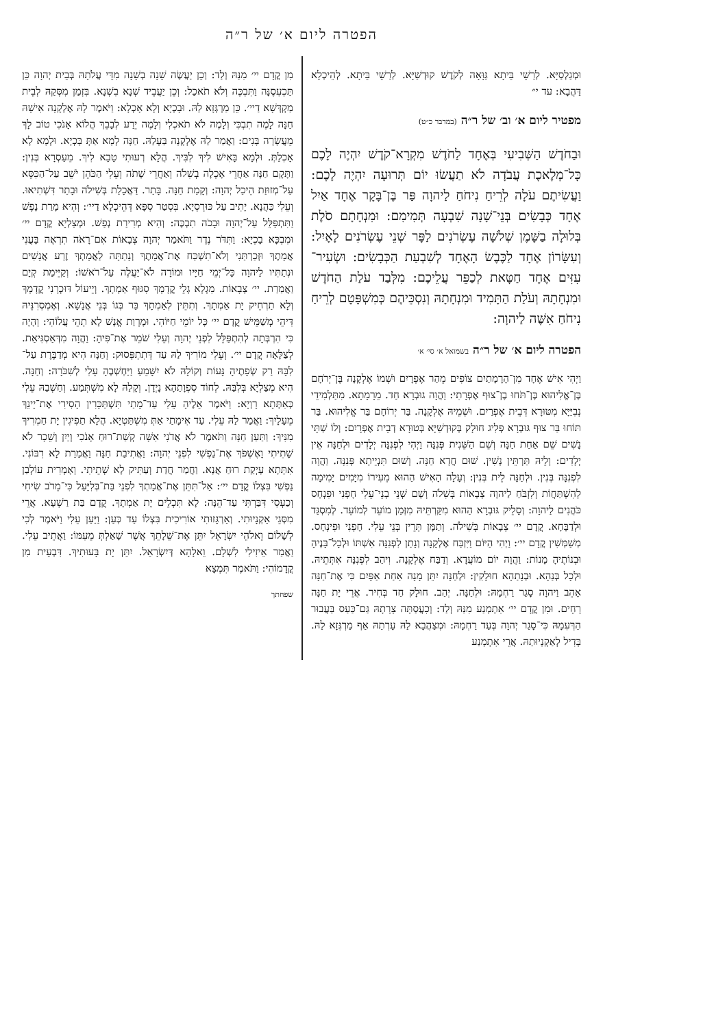הפטרה ליום א׳ של ר״ה
וּמְגַלְסַיָּא. לְרַשֵׁי בֵּיתָא גַּוָּאָה לְקֹדֶשׁ קוּדְשַׁיָּא. לְרַשֵׁי בֵּיתָא. לְהֵיכְלָא דַּהֲבָא: עד י״
מפטיר ליום א׳ וב׳ של ר״ה (במדבר כ״ט)
וּבַחֹדֶשׁ הַשְּׁבִיעִי בְּאֶחָד לַחֹדֶשׁ מִקְרָא־קֹדֶשׁ יִהְיֶה לָכֶם כָּל־מְלֶאכֶת עֲבֹדָה לֹא תַעֲשׂוּ יוֹם תְּרוּעָה יִהְיֶה לָכֶם: וַעֲשִׂיתֶם עֹלָה לְרֵיחַ נִיחֹחַ לַיהוָה פַּר בֶּן־בָּקָר אֶחָד אַיִל אֶחָד כְּבָשִׂים בְּנֵי־שָׁנָה שִׁבְעָה תְּמִימִם: וּמִנְחָתָם סֹלֶת בְּלוּלָה בַשָּׁמֶן שְׁלֹשָׁה עֶשְׂרֹנִים לַפָּר שְׁנֵי עֶשְׂרֹנִים לָאָיִל: וְעִשָּׂרוֹן אֶחָד לַכֶּבֶשׂ הָאֶחָד לְשִׁבְעַת הַכְּבָשִׂים: וּשְׂעִיר־עִזִּים אֶחָד חַטָּאת לְכַפֵּר עֲלֵיכֶם: מִלְּבַד עֹלַת הַחֹדֶשׁ וּמִנְחָתָהּ וְעֹלַת הַתָּמִיד וּמִנְחָתָהּ וְנִסְכֵּיהֶם כְּמִשְׁפָּטָם לְרֵיחַ נִיחֹחַ אִשֶּׁה לַיהוָה:
הפטרה ליום א׳ של ר״ה בשמואל א׳ סי׳ א׳
וַיְהִי אִישׁ אֶחָד מִן־הָרָמָתַיִם צוֹפִים מֵהַר אֶפְרָיִם וּשְׁמוֹ אֶלְקָנָה בֶּן־יְרֹחָם בֶּן־אֱלִיהוּא בֶּן־תֹּחוּ בֶן־צוּף אֶפְרָתִי: וַהֲוָה גוּבְרָא חַד. מֵרָמָתָא. מִתַּלְמִידֵי נְבִיַּיָּא מִטּוּרָא דְּבֵית אֶפְרַיִם. וּשְׁמֵיהּ אֶלְקָנָה. בַּר יְרוֹחָם בַּר אֱלִיהוּא. בַּר תּוֹחוּ בַּר צוּף גּוּבְרָא פְּלִיג חוּלָק בְּקוּדְשַׁיָּא בְּטוּרָא דְבֵית אֶפְרָיִם: וְלוֹ שְׁתֵּי נָשִׁים שֵׁם אַחַת חַנָּה וְשֵׁם הַשֵּׁנִית פְּנִנָּה וַיְהִי לִפְנִנָּה יְלָדִים וּלְחַנָּה אֵין יְלָדִים: וְלֵיהּ תַּרְתֵּין נְשִׁין. שׁוּם חֲדָא חַנָּה. וְשׁוּם תִּנְיֵיתָא פְּנִנָּה. וַהֲוָה לִפְנִנָּה בְּנִין. וּלְחַנָּה לֵית בְּנִין: וְעָלָה הָאִישׁ הַהוּא מֵעִירוֹ מִיָּמִים יָמִימָה לְהִשְׁתַּחֲוֹת וְלִזְבֹּחַ לַיהוָה צְבָאוֹת בְּשִׁלֹה וְשָׁם שְׁנֵי בְנֵי־עֵלִי חָפְנִי וּפִנְחָס כֹּהֲנִים לַיהוָה: וְסָלֵיק גּוּבְרָא הַהוּא מִקַּרְתֵּיהּ מִזְּמַן מוֹעֵד לְמוֹעֵד. לְמִסְגַּד וּלְדַבָּחָא. קֳדָם יי׳ צְבָאוֹת בְּשִׁילֹה. וְתַמָּן תְּרֵין בְּנֵי עֵלִי. חָפְנִי וּפִינְחָס. מְשַׁמְּשִׁין קֳדָם יי׳: וַיְהִי הַיּוֹם וַיִּזְבַּח אֶלְקָנָה וְנָתַן לִפְנִנָּה אִשְׁתּוֹ וּלְכָל־בָּנֶיהָ וּבְנוֹתֶיהָ מָנוֹת: וַהֲוָה יוֹם מוֹעֲדָא. וְדַבַּח אֶלְקָנָה. וִיהַב לִפְנִנָּה אִתְּתֵיהּ. וּלְכָל בְּנַהָא. וּבְנָתַהָא חוּלָקִין: וּלְחַנָּה יִתֵּן מָנָה אַחַת אַפָּיִם כִּי אֶת־חַנָּה אָהֵב וַיהוָה סָגַר רַחְמָהּ: וּלְחַנָּה. יְהַב. חוּלָק חַד בְּחִיר. אֲרֵי יָת חַנָּה רָחֵים. וּמִן קֳדָם יי׳ אִתְמְנַע מִנַּהּ וְלַד: וְכִעֲסַתָּה צָרָתָהּ גַּם־כַּעַס בַּעֲבוּר הַרְּעִמָהּ כִּי־סָגַר יְהוָה בְּעַד רַחְמָהּ: וּמְצַהֲבָא לַהּ עָרְתַהּ אַף מַרְגְּזָא לַהּ. בְּדִיל לְאַקְנָיוּתַהּ. אֲרֵי אִתְמְנַע
מִן קֳדָם יי׳ מִנַּהּ וְלַד: וְכֵן יַעֲשֶׂה שָׁנָה בְשָׁנָה מִדֵּי עֲלֹתָהּ בְּבֵית יְהוָה כֵּן תַּכְעִסֶנָּה וַתִּבְכֶּה וְלֹא תֹאכַל: וְכֵן יַעֲבֵיד שְׁנָא בִשְׁנָא. בִּזְמַן מִסְּקַהּ לְבֵית מַקְדְּשָׁא דַיי׳. כֵּן מַרְגְּזָא לַהּ. וּבָכְיָא וְלָא אָכְלָא: וַיֹּאמֶר לָהּ אֶלְקָנָה אִישָׁהּ חַנָּה לָמֶה תִבְכִּי וְלָמֶה לֹא תֹאכְלִי וְלָמֶה יֵרַע לְבָבֵךְ הֲלוֹא אָנֹכִי טוֹב לָךְ מֵעֲשָׂרָה בָּנִים: וַאֲמַר לַהּ אֶלְקָנָה בַּעְלַהּ. חַנָּה לְמָא אַתְּ בָּכְיָא. וּלְמָא לָא אָכְלַתְּ. וּלְמָא בָּאִישׁ לִיךְ לִבִּיךְ. הֲלָא רְעוּתִי טָבָא לִיךְ. מֵעַסְרָא בְּנִין: וַתָּקָם חַנָּה אַחֲרֵי אָכְלָה בְשִׁלֹה וְאַחֲרֵי שָׁתֹה וְעֵלִי הַכֹּהֵן יֹשֵׁב עַל־הַכִּסֵּא עַל־מְזוּזַת הֵיכַל יְהוָה: וְקָמַת חַנָּה. בָּתַר. דַּאֲכָלַת בְּשִׁילֹה וּבָתַר דִּשְׁתִיאוּ. וְעֵלִי כַּהֲנָא. יָתִיב עַל כּוּרְסְיָא. בִּסְטַר סִפָּא דְּהֵיכְלָא דַיי׳: וְהִיא מָרַת נָפֶשׁ וַתִּתְפַּלֵּל עַל־יְהוָה וּבָכֹה תִבְכֶּה: וְהִיא מְרִירַת נְפַשׁ. וּמְצַלְיָא קֳדָם יי׳ וּמִבְכָּא בָכְיָא: וַתִּדֹּר נֶדֶר וַתֹּאמַר יְהוָה צְבָאוֹת אִם־רָאֹה תִרְאֶה בָּעֳנִי אֲמָתֶךָ וּזְכַרְתַּנִי וְלֹא־תִשְׁכַּח אֶת־אֲמָתֶךָ וְנָתַתָּה לַאֲמָתְךָ זֶרַע אֲנָשִׁים וּנְתַתִּיו לַיהוָה כָּל־יְמֵי חַיָּיו וּמוֹרָה לֹא־יַעֲלֶה עַל־רֹאשׁוֹ: וְקַיֵּימַת קְיָם וַאֲמַרַת. יי׳ צְבָאוֹת. מִגְלָא גְלֵי קֳדָמָךְ סִגּוּף אַמְתָךְ. וְיֵיעוֹל דּוּכְרָנִי קֳדָמָךְ וְלָא תַרְחֵיק יָת אַמְתָךְ. וְתִתֵּין לְאַמְתָךְ בַּר בְּגוֹ בְּנֵי אֲנָשָׁא. וְאֶמְסְרִנֵּיהּ דִּיהֵי מְשַׁמֵּישׁ קֳדָם יי׳ כָּל יוֹמֵי חַיּוֹהִי. וּמָרְוַת אֱנָשׁ לָא תְהֵי עֲלוֹהִי: וְהָיָה כִּי הִרְבְּתָה לְהִתְפַּלֵּל לִפְנֵי יְהוָה וְעֵלִי שֹׁמֵר אֶת־פִּיהָ: וַהֲוָה מִדְּאַסְגִּיאַת. לְצַלָּאָה קֳדָם יי׳. וְעֵלִי מוֹרִיךְ לַהּ עַד דְּתִתְפְּסוּק: וְחַנָּה הִיא מְדַבֶּרֶת עַל־לִבָּהּ רַק שְׂפָתֶיהָ נָּעוֹת וְקוֹלָהּ לֹא יִשָּׁמֵעַ וַיַּחְשְׁבֶהָ עֵלִי לְשִׁכֹּרָה: וְחַנָּה. הִיא מְצַלְיָא בְּלִבַּהּ. לְחוֹד סִפְוָתַהָא נָיְדָן. וְקָלַהּ לָא מִשְׁתְּמַע. וְחַשְׁבַהּ עֵלִי כְּאִתְּתָא רָוְיָא: וַיֹּאמֶר אֵלֶיהָ עֵלִי עַד־מָתַי תִּשְׁתַּכָּרִין הָסִירִי אֶת־יֵינֵךְ מֵעָלָיִךְ: וַאֲמַר לַהּ עֵלִי. עַד אִימָתַי אַתְּ מִשְׁתַּטְיָא. הֲלָא תַפִיגִין יָת חַמְרִיךְ מִנִּיךְ: וַתַּעַן חַנָּה וַתֹּאמֶר לֹא אֲדֹנִי אִשָּׁה קְשַׁת־רוּחַ אָנֹכִי וְיַיִן וְשֵׁכָר לֹא שָׁתִיתִי וָאֶשְׁפֹּךְ אֶת־נַפְשִׁי לִפְנֵי יְהוָה: וַאֲתִיבַת חַנָּה וַאֲמַרַת לָא רִבּוֹנִי. אִתְּתָא עָיְקַת רוּחַ אֲנָא. וַחֲמַר חֲדַת וְעַתִּיק לָא שְׁתֵיתִי. וְאָמְרִית עוֹלְבַן נַפְשִׁי בִּצְלוֹ קֳדָם יי׳: אַל־תִּתֵּן אֶת־אֲמָתְךָ לִפְנֵי בַּת־בְּלִיָּעַל כִּי־מֵרֹב שִׂיחִי וְכַעְסִי דִּבַּרְתִּי עַד־הֵנָּה: לָא תִּכְלֵים יָת אַמְתָךְ. קֳדָם בַּת רַשְׁעָא. אֲרֵי מִסְּגֵי אַקְנָיוּתִי. וְאַרְגָּזוּתִי אוֹרִיכִית בִּצְלוֹ עַד כְּעַן: וַיַּעַן עֵלִי וַיֹּאמֶר לְכִי לְשָׁלוֹם וֵאלֹהֵי יִשְׂרָאֵל יִתֵּן אֶת־שֵׁלָתֵךְ אֲשֶׁר שָׁאַלְתְּ מֵעִמּוֹ: וַאֲתֵיב עֵלִי. וַאֲמַר אֵיזִילִי לִשְׁלָם. וֵאלָהָא דְּיִשְׂרָאֵל. יִתֵּן יָת בָּעוּתִיךְ. דִּבְעֵית מִן קֳדָמוֹהִי: וַתֹּאמֶר תִּמְצָא
שפחתך